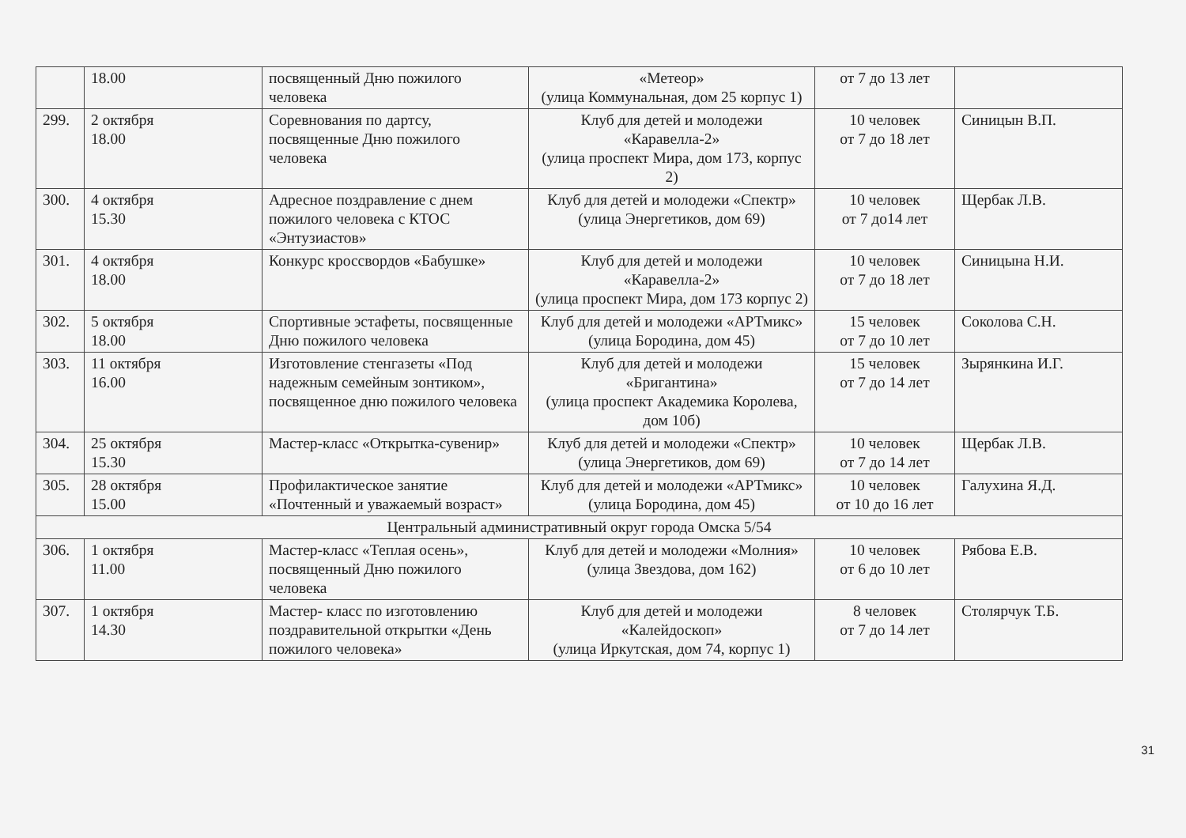| | 18.00 | посвященный Дню пожилого человека | «Метеор» (улица Коммунальная, дом 25 корпус 1) | от 7 до 13 лет | |
| 299. | 2 октября 18.00 | Соревнования по дартсу, посвященные Дню пожилого человека | Клуб для детей и молодежи «Каравелла-2» (улица проспект Мира, дом 173, корпус 2) | 10 человек от 7 до 18 лет | Синицын В.П. |
| 300. | 4 октября 15.30 | Адресное поздравление с днем пожилого человека с КТОС «Энтузиастов» | Клуб для детей и молодежи «Спектр» (улица Энергетиков, дом 69) | 10 человек от 7 до14 лет | Щербак Л.В. |
| 301. | 4 октября 18.00 | Конкурс кроссвордов «Бабушке» | Клуб для детей и молодежи «Каравелла-2» (улица проспект Мира, дом 173 корпус 2) | 10 человек от 7 до 18 лет | Синицына Н.И. |
| 302. | 5 октября 18.00 | Спортивные эстафеты, посвященные Дню пожилого человека | Клуб для детей и молодежи «АРТмикс» (улица Бородина, дом 45) | 15 человек от 7 до 10 лет | Соколова С.Н. |
| 303. | 11 октября 16.00 | Изготовление стенгазеты «Под надежным семейным зонтиком», посвященное дню пожилого человека | Клуб для детей и молодежи «Бригантина» (улица проспект Академика Королева, дом 10б) | 15 человек от 7 до 14 лет | Зырянкина И.Г. |
| 304. | 25 октября 15.30 | Мастер-класс «Открытка-сувенир» | Клуб для детей и молодежи «Спектр» (улица Энергетиков, дом 69) | 10 человек от 7 до 14 лет | Щербак Л.В. |
| 305. | 28 октября 15.00 | Профилактическое занятие «Почтенный и уважаемый возраст» | Клуб для детей и молодежи «АРТмикс» (улица Бородина, дом 45) | 10 человек от 10 до 16 лет | Галухина Я.Д. |
| Центральный административный округ города Омска 5/54 | | | | | |
| 306. | 1 октября 11.00 | Мастер-класс «Теплая осень», посвященный Дню пожилого человека | Клуб для детей и молодежи «Молния» (улица Звездова, дом 162) | 10 человек от 6 до 10 лет | Рябова Е.В. |
| 307. | 1 октября 14.30 | Мастер- класс по изготовлению поздравительной открытки «День пожилого человека» | Клуб для детей и молодежи «Калейдоскоп» (улица Иркутская, дом 74, корпус 1) | 8 человек от 7 до 14 лет | Столярчук Т.Б. |
31